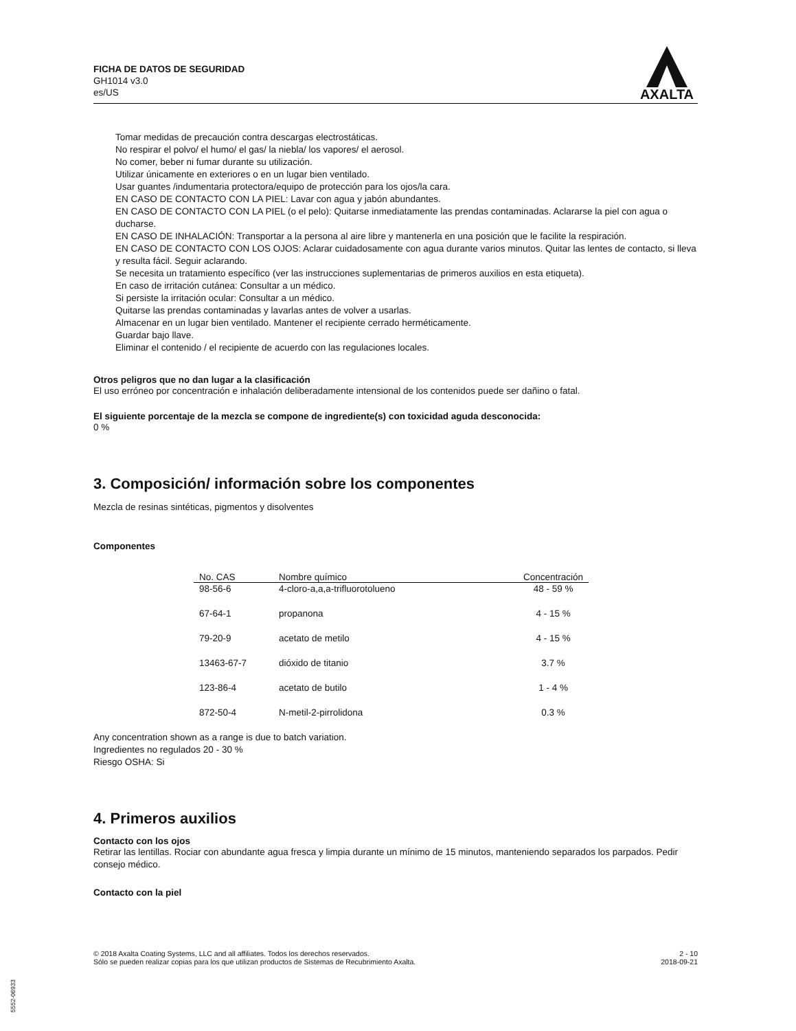FICHA DE DATOS DE SEGURIDAD
GH1014 v3.0
es/US
AXALTA
Tomar medidas de precaución contra descargas electrostáticas.
No respirar el polvo/ el humo/ el gas/ la niebla/ los vapores/ el aerosol.
No comer, beber ni fumar durante su utilización.
Utilizar únicamente en exteriores o en un lugar bien ventilado.
Usar guantes /indumentaria protectora/equipo de protección para los ojos/la cara.
EN CASO DE CONTACTO CON LA PIEL: Lavar con agua y jabón abundantes.
EN CASO DE CONTACTO CON LA PIEL (o el pelo): Quitarse inmediatamente las prendas contaminadas. Aclararse la piel con agua o ducharse.
EN CASO DE INHALACIÓN: Transportar a la persona al aire libre y mantenerla en una posición que le facilite la respiración.
EN CASO DE CONTACTO CON LOS OJOS: Aclarar cuidadosamente con agua durante varios minutos. Quitar las lentes de contacto, si lleva y resulta fácil. Seguir aclarando.
Se necesita un tratamiento específico (ver las instrucciones suplementarias de primeros auxilios en esta etiqueta).
En caso de irritación cutánea: Consultar a un médico.
Si persiste la irritación ocular: Consultar a un médico.
Quitarse las prendas contaminadas y lavarlas antes de volver a usarlas.
Almacenar en un lugar bien ventilado. Mantener el recipiente cerrado herméticamente.
Guardar bajo llave.
Eliminar el contenido / el recipiente de acuerdo con las regulaciones locales.
Otros peligros que no dan lugar a la clasificación
El uso erróneo por concentración e inhalación deliberadamente intensional de los contenidos puede ser dañino o fatal.
El siguiente porcentaje de la mezcla se compone de ingrediente(s) con toxicidad aguda desconocida:
0 %
3. Composición/ información sobre los componentes
Mezcla de resinas sintéticas, pigmentos y disolventes
Componentes
| No. CAS | Nombre químico | Concentración |
| --- | --- | --- |
| 98-56-6 | 4-cloro-a,a,a-trifluorotolueno | 48 - 59 % |
| 67-64-1 | propanona | 4 - 15 % |
| 79-20-9 | acetato de metilo | 4 - 15 % |
| 13463-67-7 | dióxido de titanio | 3.7 % |
| 123-86-4 | acetato de butilo | 1 - 4 % |
| 872-50-4 | N-metil-2-pirrolidona | 0.3 % |
Any concentration shown as a range is due to batch variation.
Ingredientes no regulados 20 - 30 %
Riesgo OSHA: Si
4. Primeros auxilios
Contacto con los ojos
Retirar las lentillas. Rociar con abundante agua fresca y limpia durante un mínimo de 15 minutos, manteniendo separados los parpados. Pedir consejo médico.
Contacto con la piel
© 2018 Axalta Coating Systems, LLC and all affiliates. Todos los derechos reservados.
Sólo se pueden realizar copias para los que utilizan productos de Sistemas de Recubrimiento Axalta.
2 - 10
2018-09-21
5552-06933